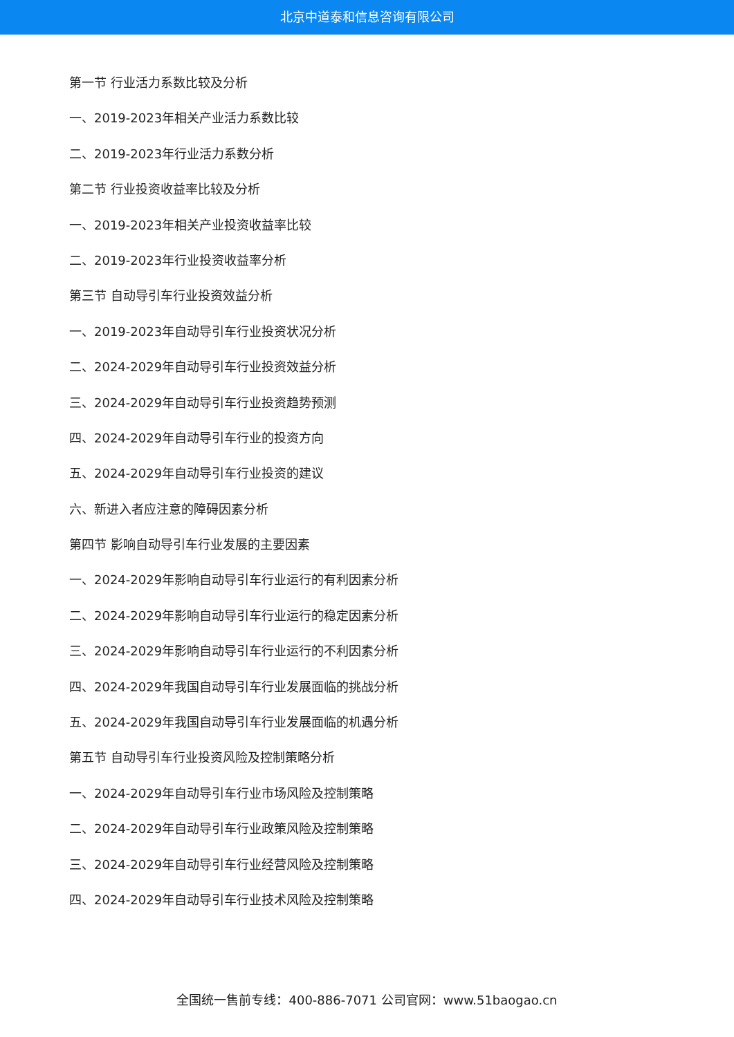北京中道泰和信息咨询有限公司
第一节 行业活力系数比较及分析
一、2019-2023年相关产业活力系数比较
二、2019-2023年行业活力系数分析
第二节 行业投资收益率比较及分析
一、2019-2023年相关产业投资收益率比较
二、2019-2023年行业投资收益率分析
第三节 自动导引车行业投资效益分析
一、2019-2023年自动导引车行业投资状况分析
二、2024-2029年自动导引车行业投资效益分析
三、2024-2029年自动导引车行业投资趋势预测
四、2024-2029年自动导引车行业的投资方向
五、2024-2029年自动导引车行业投资的建议
六、新进入者应注意的障碍因素分析
第四节 影响自动导引车行业发展的主要因素
一、2024-2029年影响自动导引车行业运行的有利因素分析
二、2024-2029年影响自动导引车行业运行的稳定因素分析
三、2024-2029年影响自动导引车行业运行的不利因素分析
四、2024-2029年我国自动导引车行业发展面临的挑战分析
五、2024-2029年我国自动导引车行业发展面临的机遇分析
第五节 自动导引车行业投资风险及控制策略分析
一、2024-2029年自动导引车行业市场风险及控制策略
二、2024-2029年自动导引车行业政策风险及控制策略
三、2024-2029年自动导引车行业经营风险及控制策略
四、2024-2029年自动导引车行业技术风险及控制策略
全国统一售前专线：400-886-7071 公司官网：www.51baogao.cn